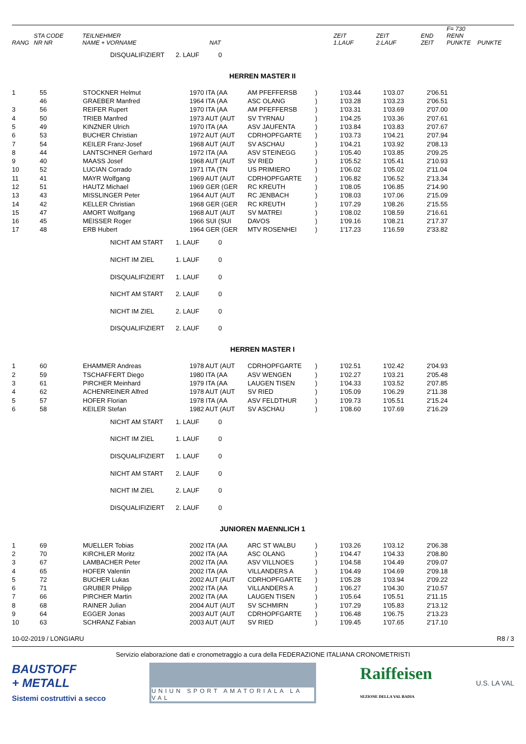| RANG | STA CODE NR NR | TEILNEHMER NAME + VORNAME | NAT | ZEIT 1.LAUF | ZEIT 2.LAUF | END ZEIT | F= 730 RENN PUNKTE | PUNKTE |
| --- | --- | --- | --- | --- | --- | --- | --- | --- |
| | DISQUALIFIZIERT | 2. LAUF | 0 |
| HERREN MASTER II | | | | | | | | | |
| 1 | 55 | STOCKNER Helmut | 1970 ITA (AA | AM PFEFFERSB | ) | 1'03.44 | 1'03.07 | 2'06.51 | |
| | 46 | GRAEBER Manfred | 1964 ITA (AA | ASC OLANG | ) | 1'03.28 | 1'03.23 | 2'06.51 | |
| 3 | 56 | REIFER Rupert | 1970 ITA (AA | AM PFEFFERSB | ) | 1'03.31 | 1'03.69 | 2'07.00 | |
| 4 | 50 | TRIEB Manfred | 1973 AUT (AUT | SV TYRNAU | ) | 1'04.25 | 1'03.36 | 2'07.61 | |
| 5 | 49 | KINZNER Ulrich | 1970 ITA (AA | ASV JAUFENTA | ) | 1'03.84 | 1'03.83 | 2'07.67 | |
| 6 | 53 | BUCHER Christian | 1972 AUT (AUT | CDRHOPFGARTE | ) | 1'03.73 | 1'04.21 | 2'07.94 | |
| 7 | 54 | KEILER Franz-Josef | 1968 AUT (AUT | SV ASCHAU | ) | 1'04.21 | 1'03.92 | 2'08.13 | |
| 8 | 44 | LANTSCHNER Gerhard | 1972 ITA (AA | ASV STEINEGG | ) | 1'05.40 | 1'03.85 | 2'09.25 | |
| 9 | 40 | MAASS Josef | 1968 AUT (AUT | SV RIED | ) | 1'05.52 | 1'05.41 | 2'10.93 | |
| 10 | 52 | LUCIAN Corrado | 1971 ITA (TN | US PRIMIERO | ) | 1'06.02 | 1'05.02 | 2'11.04 | |
| 11 | 41 | MAYR Wolfgang | 1969 AUT (AUT | CDRHOPFGARTE | ) | 1'06.82 | 1'06.52 | 2'13.34 | |
| 12 | 51 | HAUTZ Michael | 1969 GER (GER | RC KREUTH | ) | 1'08.05 | 1'06.85 | 2'14.90 | |
| 13 | 43 | MISSLINGER Peter | 1964 AUT (AUT | RC JENBACH | ) | 1'08.03 | 1'07.06 | 2'15.09 | |
| 14 | 42 | KELLER Christian | 1968 GER (GER | RC KREUTH | ) | 1'07.29 | 1'08.26 | 2'15.55 | |
| 15 | 47 | AMORT Wolfgang | 1968 AUT (AUT | SV MATREI | ) | 1'08.02 | 1'08.59 | 2'16.61 | |
| 16 | 45 | MEISSER Roger | 1966 SUI (SUI | DAVOS | ) | 1'09.16 | 1'08.21 | 2'17.37 | |
| 17 | 48 | ERB Hubert | 1964 GER (GER | MTV ROSENHEI | ) | 1'17.23 | 1'16.59 | 2'33.82 | |
| | NICHT AM START | 1. LAUF | 0 |
| | NICHT IM ZIEL | 1. LAUF | 0 |
| | DISQUALIFIZIERT | 1. LAUF | 0 |
| | NICHT AM START | 2. LAUF | 0 |
| | NICHT IM ZIEL | 2. LAUF | 0 |
| | DISQUALIFIZIERT | 2. LAUF | 0 |
| HERREN MASTER I | | | | | | | | | |
| 1 | 60 | EHAMMER Andreas | 1978 AUT (AUT | CDRHOPFGARTE | ) | 1'02.51 | 1'02.42 | 2'04.93 | |
| 2 | 59 | TSCHAFFERT Diego | 1980 ITA (AA | ASV WENGEN | ) | 1'02.27 | 1'03.21 | 2'05.48 | |
| 3 | 61 | PIRCHER Meinhard | 1979 ITA (AA | LAUGEN TISEN | ) | 1'04.33 | 1'03.52 | 2'07.85 | |
| 4 | 62 | ACHENREINER Alfred | 1978 AUT (AUT | SV RIED | ) | 1'05.09 | 1'06.29 | 2'11.38 | |
| 5 | 57 | HOFER Florian | 1978 ITA (AA | ASV FELDTHUR | ) | 1'09.73 | 1'05.51 | 2'15.24 | |
| 6 | 58 | KEILER Stefan | 1982 AUT (AUT | SV ASCHAU | ) | 1'08.60 | 1'07.69 | 2'16.29 | |
| | NICHT AM START | 1. LAUF | 0 |
| | NICHT IM ZIEL | 1. LAUF | 0 |
| | DISQUALIFIZIERT | 1. LAUF | 0 |
| | NICHT AM START | 2. LAUF | 0 |
| | NICHT IM ZIEL | 2. LAUF | 0 |
| | DISQUALIFIZIERT | 2. LAUF | 0 |
| JUNIOREN MAENNLICH 1 | | | | | | | | | |
| 1 | 69 | MUELLER Tobias | 2002 ITA (AA | ARC ST WALBU | ) | 1'03.26 | 1'03.12 | 2'06.38 | |
| 2 | 70 | KIRCHLER Moritz | 2002 ITA (AA | ASC OLANG | ) | 1'04.47 | 1'04.33 | 2'08.80 | |
| 3 | 67 | LAMBACHER Peter | 2002 ITA (AA | ASV VILLNOES | ) | 1'04.58 | 1'04.49 | 2'09.07 | |
| 4 | 65 | HOFER Valentin | 2002 ITA (AA | VILLANDERS A | ) | 1'04.49 | 1'04.69 | 2'09.18 | |
| 5 | 72 | BUCHER Lukas | 2002 AUT (AUT | CDRHOPFGARTE | ) | 1'05.28 | 1'03.94 | 2'09.22 | |
| 6 | 71 | GRUBER Philipp | 2002 ITA (AA | VILLANDERS A | ) | 1'06.27 | 1'04.30 | 2'10.57 | |
| 7 | 66 | PIRCHER Martin | 2002 ITA (AA | LAUGEN TISEN | ) | 1'05.64 | 1'05.51 | 2'11.15 | |
| 8 | 68 | RAINER Julian | 2004 AUT (AUT | SV SCHMIRN | ) | 1'07.29 | 1'05.83 | 2'13.12 | |
| 9 | 64 | EGGER Jonas | 2003 AUT (AUT | CDRHOPFGARTE | ) | 1'06.48 | 1'06.75 | 2'13.23 | |
| 10 | 63 | SCHRANZ Fabian | 2003 AUT (AUT | SV RIED | ) | 1'09.45 | 1'07.65 | 2'17.10 | |
10-02-2019 / LONGIARU R8 / 3
Servizio elaborazione dati e cronometraggio a cura della FEDERAZIONE ITALIANA CRONOMETRISTI
BAUSTOFF
+ METALL
Sistemi costruttivi a secco
UNIUN SPORT AMATORIALA LA VAL
Raiffeisen
SEZIONE DELLA VAL BADIA
U.S. LA VAL